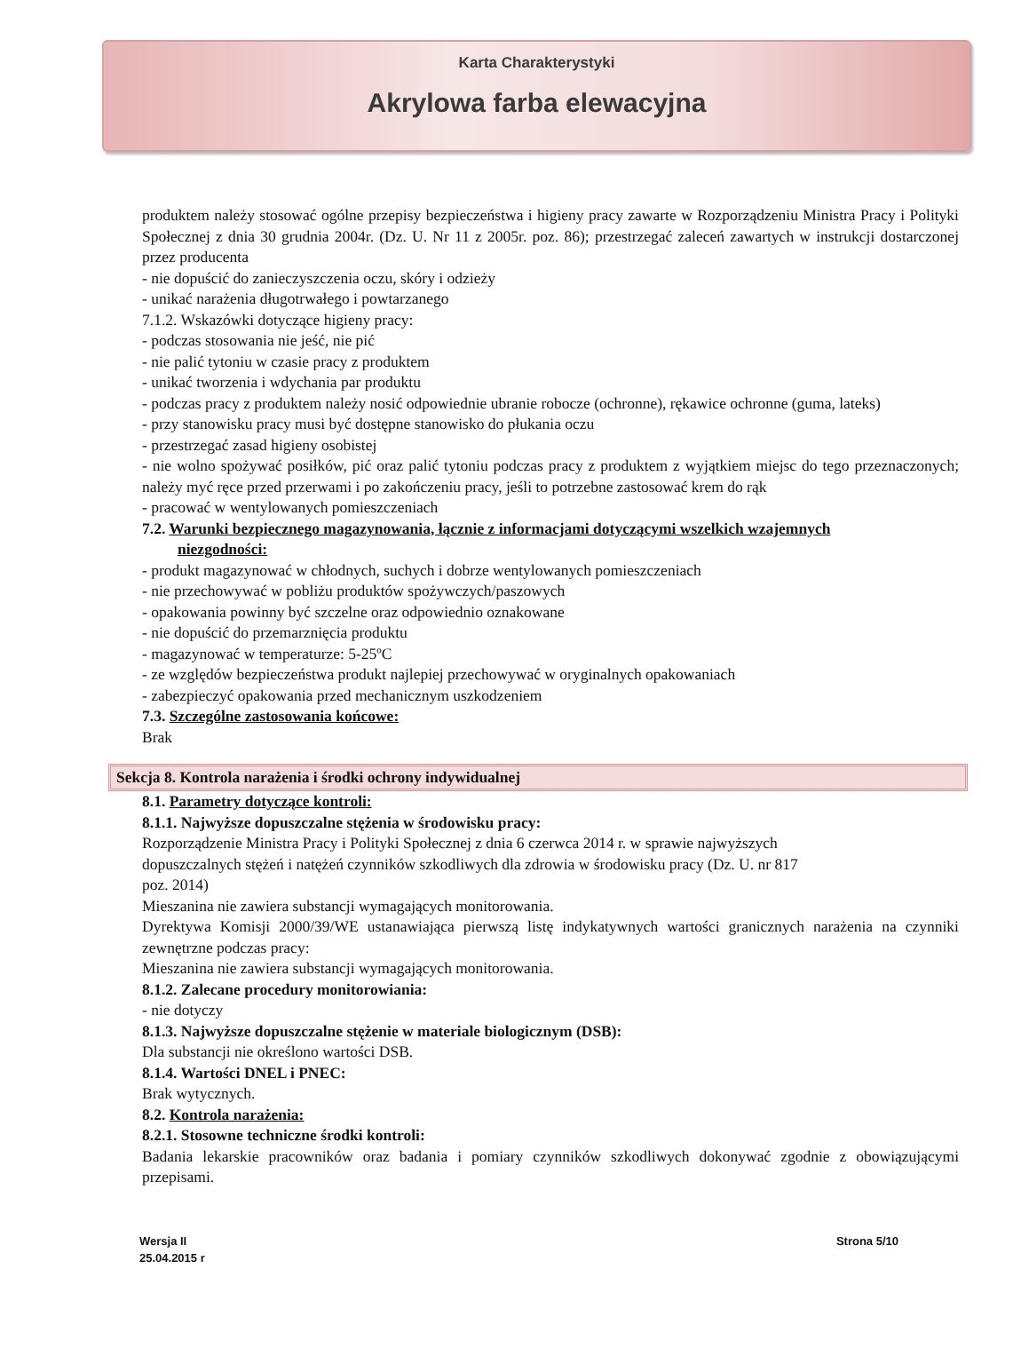Karta Charakterystyki
Akrylowa farba elewacyjna
produktem należy stosować ogólne przepisy bezpieczeństwa i higieny pracy zawarte w Rozporządzeniu Ministra Pracy i Polityki Społecznej z dnia 30 grudnia 2004r. (Dz. U. Nr 11 z 2005r. poz. 86); przestrzegać zaleceń zawartych w instrukcji dostarczonej przez producenta
- nie dopuścić do zanieczyszczenia oczu, skóry i odzieży
- unikać narażenia długotrwałego i powtarzanego
7.1.2. Wskazówki dotyczące higieny pracy:
- podczas stosowania nie jeść, nie pić
- nie palić tytoniu w czasie pracy z produktem
- unikać tworzenia i wdychania par produktu
- podczas pracy z produktem należy nosić odpowiednie ubranie robocze (ochronne), rękawice ochronne (guma, lateks)
- przy stanowisku pracy musi być dostępne stanowisko do płukania oczu
- przestrzegać zasad higieny osobistej
- nie wolno spożywać posiłków, pić oraz palić tytoniu podczas pracy z produktem z wyjątkiem miejsc do tego przeznaczonych; należy myć ręce przed przerwami i po zakończeniu pracy, jeśli to potrzebne zastosować krem do rąk
- pracować w wentylowanych pomieszczeniach
7.2. Warunki bezpiecznego magazynowania, łącznie z informacjami dotyczącymi wszelkich wzajemnych
niezgodności:
- produkt magazynować w chłodnych, suchych i dobrze wentylowanych pomieszczeniach
- nie przechowywać w pobliżu produktów spożywczych/paszowych
- opakowania powinny być szczelne oraz odpowiednio oznakowane
- nie dopuścić do przemarznięcia produktu
- magazynować w temperaturze: 5-25ºC
- ze względów bezpieczeństwa produkt najlepiej przechowywać w oryginalnych opakowaniach
- zabezpieczyć opakowania przed mechanicznym uszkodzeniem
7.3. Szczególne zastosowania końcowe:
Brak
Sekcja 8. Kontrola narażenia i środki ochrony indywidualnej
8.1. Parametry dotyczące kontroli:
8.1.1. Najwyższe dopuszczalne stężenia w środowisku pracy:
Rozporządzenie Ministra Pracy i Polityki Społecznej z dnia 6 czerwca 2014 r. w sprawie najwyższych
dopuszczalnych stężeń i natężeń czynników szkodliwych dla zdrowia w środowisku pracy (Dz. U. nr 817
poz. 2014)
Mieszanina nie zawiera substancji wymagających monitorowania.
Dyrektywa Komisji 2000/39/WE ustanawiająca pierwszą listę indykatywnych wartości granicznych narażenia na czynniki zewnętrzne podczas pracy:
Mieszanina nie zawiera substancji wymagających monitorowania.
8.1.2. Zalecane procedury monitorowiania:
- nie dotyczy
8.1.3. Najwyższe dopuszczalne stężenie w materiale biologicznym (DSB):
Dla substancji nie określono wartości DSB.
8.1.4. Wartości DNEL i PNEC:
Brak wytycznych.
8.2. Kontrola narażenia:
8.2.1. Stosowne techniczne środki kontroli:
Badania lekarskie pracowników oraz badania i pomiary czynników szkodliwych dokonywać zgodnie z obowiązującymi przepisami.
Wersja II
25.04.2015 r
Strona 5/10